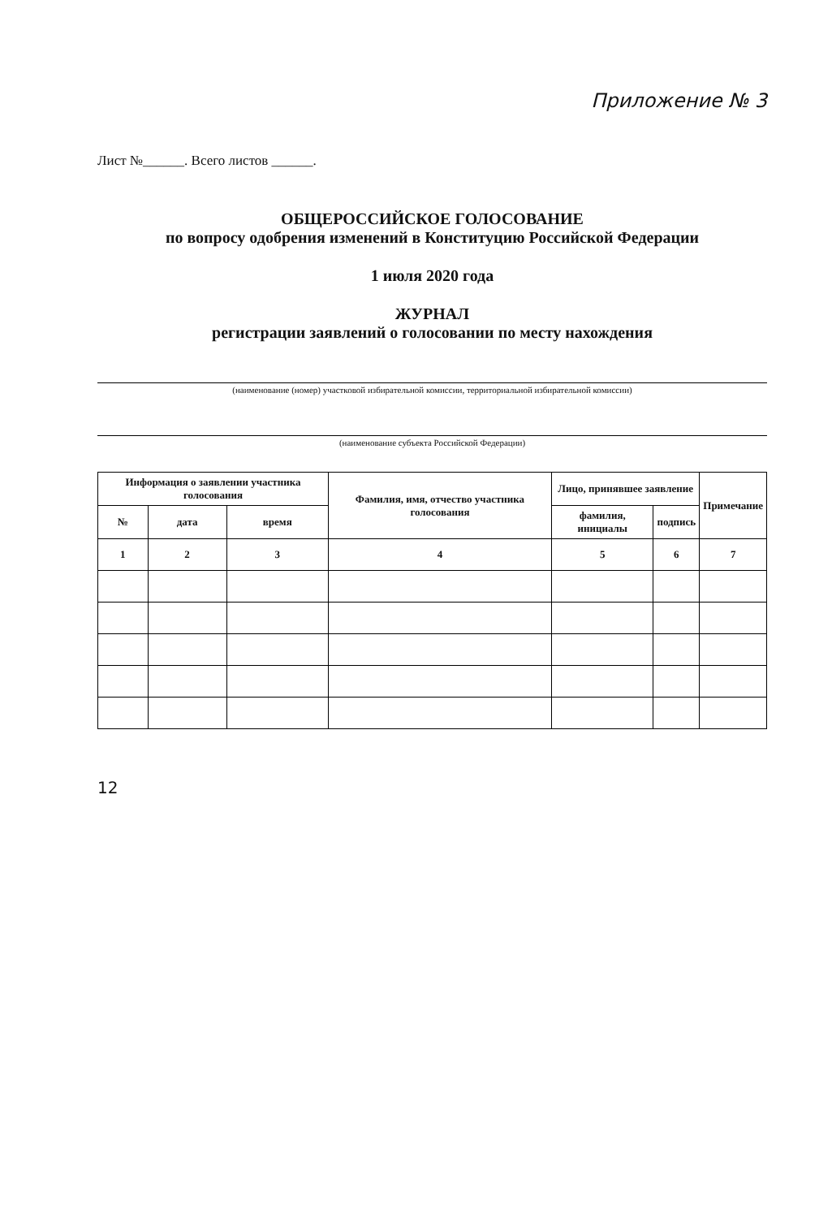Приложение № 3
Лист №______. Всего листов ______.
ОБЩЕРОССИЙСКОЕ ГОЛОСОВАНИЕ
по вопросу одобрения изменений в Конституцию Российской Федерации
1 июля 2020 года
ЖУРНАЛ
регистрации заявлений о голосовании по месту нахождения
(наименование (номер) участковой избирательной комиссии, территориальной избирательной комиссии)
(наименование субъекта Российской Федерации)
| Информация о заявлении участника голосования | | | Фамилия, имя, отчество участника голосования | Лицо, принявшее заявление | | Примечание |
| --- | --- | --- | --- | --- | --- | --- |
| № | дата | время | | фамилия, инициалы | подпись | |
| 1 | 2 | 3 | 4 | 5 | 6 | 7 |
12